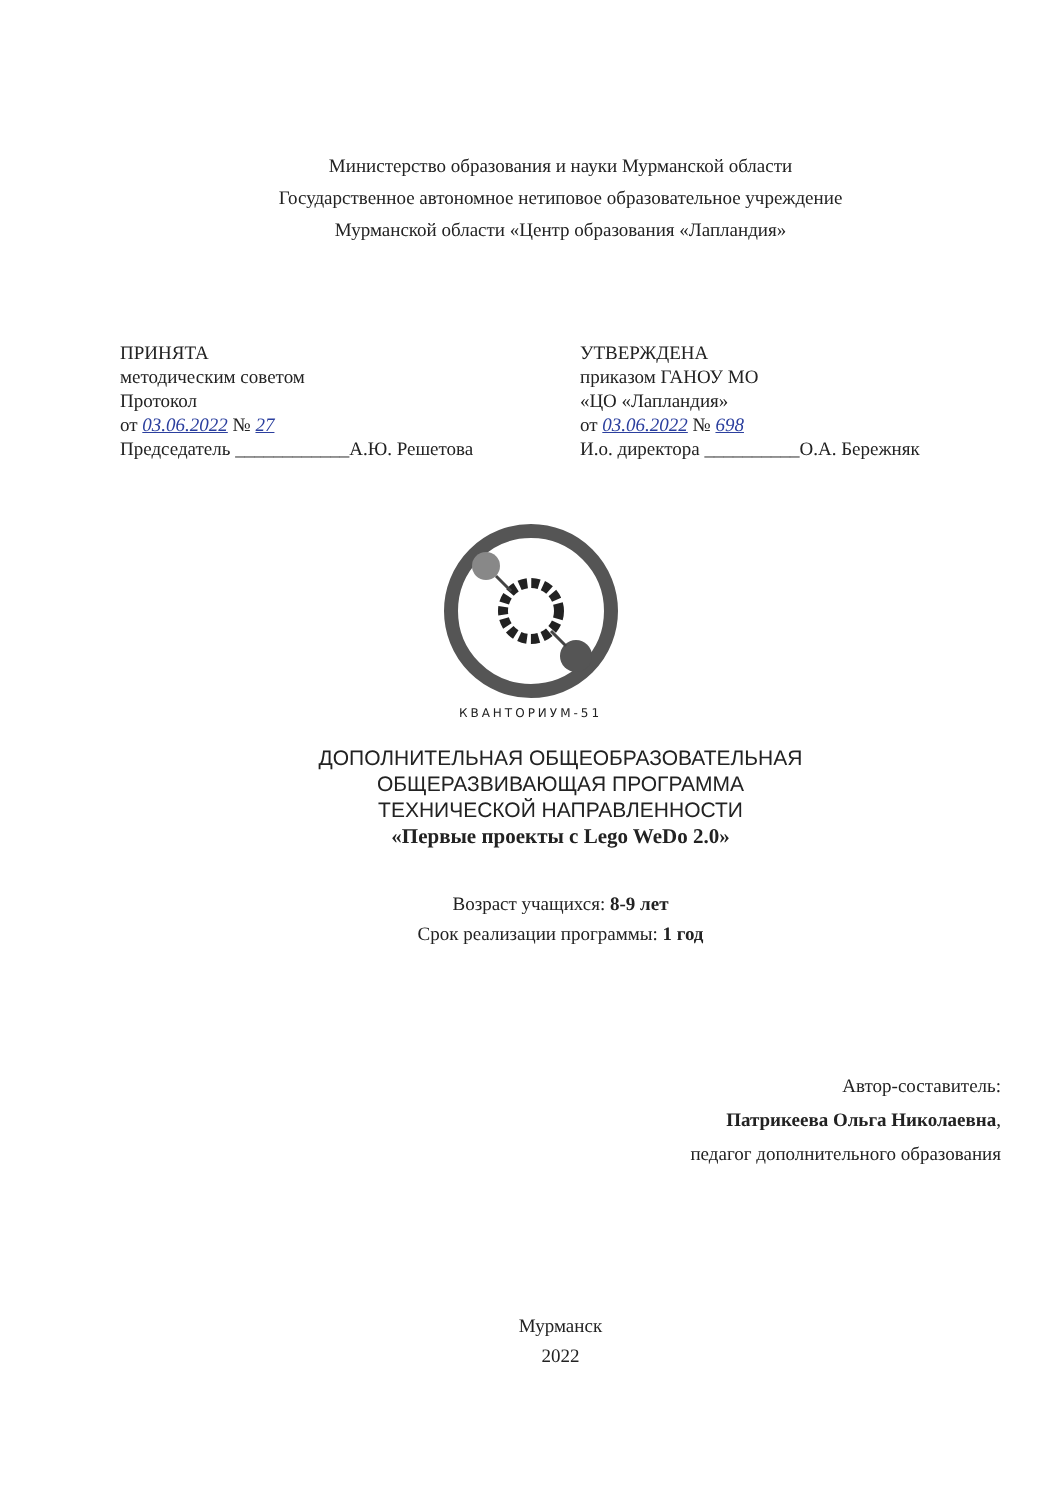Министерство образования и науки Мурманской области
Государственное автономное нетиповое образовательное учреждение
Мурманской области «Центр образования «Лапландия»
ПРИНЯТА
методическим советом
Протокол
от 03.06.2022 № 27
Председатель ____________А.Ю. Решетова
УТВЕРЖДЕНА
приказом ГАНОУ МО
«ЦО «Лапландия»
от 03.06.2022 № 698
И.о. директора __________О.А. Бережняк
КВАНТОРИУМ-51
ДОПОЛНИТЕЛЬНАЯ ОБЩЕОБРАЗОВАТЕЛЬНАЯ
ОБЩЕРАЗВИВАЮЩАЯ ПРОГРАММА
ТЕХНИЧЕСКОЙ НАПРАВЛЕННОСТИ
«Первые проекты с Lego WeDo 2.0»
Возраст учащихся: 8-9 лет
Срок реализации программы: 1 год
Автор-составитель:
Патрикеева Ольга Николаевна,
педагог дополнительного образования
Мурманск
2022